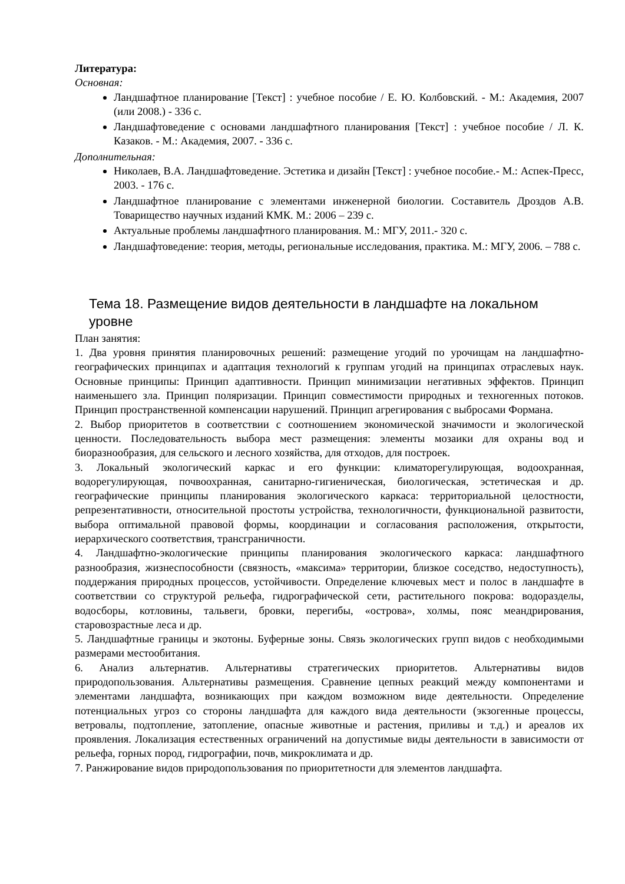Литература:
Основная:
Ландшафтное планирование [Текст] : учебное пособие / Е. Ю. Колбовский. - М.: Академия, 2007 (или 2008.) - 336 с.
Ландшафтоведение с основами ландшафтного планирования [Текст] : учебное пособие / Л. К. Казаков. - М.: Академия, 2007. - 336 с.
Дополнительная:
Николаев, В.А. Ландшафтоведение. Эстетика и дизайн [Текст] : учебное пособие.- М.: Аспек-Пресс, 2003. - 176 с.
Ландшафтное планирование с элементами инженерной биологии. Составитель Дроздов А.В. Товарищество научных изданий КМК. М.: 2006 – 239 с.
Актуальные проблемы ландшафтного планирования. М.: МГУ, 2011.- 320 с.
Ландшафтоведение: теория, методы, региональные исследования, практика. М.: МГУ, 2006. – 788 с.
Тема 18. Размещение видов деятельности в ландшафте на локальном уровне
План занятия:
1. Два уровня принятия планировочных решений: размещение угодий по урочищам на ландшафтно-географических принципах и адаптация технологий к группам угодий на принципах отраслевых наук. Основные принципы: Принцип адаптивности. Принцип минимизации негативных эффектов. Принцип наименьшего зла. Принцип поляризации. Принцип совместимости природных и техногенных потоков. Принцип пространственной компенсации нарушений. Принцип агрегирования с выбросами Формана.
2. Выбор приоритетов в соответствии с соотношением экономической значимости и экологической ценности. Последовательность выбора мест размещения: элементы мозаики для охраны вод и биоразнообразия, для сельского и лесного хозяйства, для отходов, для построек.
3. Локальный экологический каркас и его функции: климаторегулирующая, водоохранная, водорегулирующая, почвоохранная, санитарно-гигиеническая, биологическая, эстетическая и др. географические принципы планирования экологического каркаса: территориальной целостности, репрезентативности, относительной простоты устройства, технологичности, функциональной развитости, выбора оптимальной правовой формы, координации и согласования расположения, открытости, иерархического соответствия, трансграничности.
4. Ландшафтно-экологические принципы планирования экологического каркаса: ландшафтного разнообразия, жизнеспособности (связность, «максима» территории, близкое соседство, недоступность), поддержания природных процессов, устойчивости. Определение ключевых мест и полос в ландшафте в соответствии со структурой рельефа, гидрографической сети, растительного покрова: водоразделы, водосборы, котловины, тальвеги, бровки, перегибы, «острова», холмы, пояс меандрирования, старовозрастные леса и др.
5. Ландшафтные границы и экотоны. Буферные зоны. Связь экологических групп видов с необходимыми размерами местообитания.
6. Анализ альтернатив. Альтернативы стратегических приоритетов. Альтернативы видов природопользования. Альтернативы размещения. Сравнение цепных реакций между компонентами и элементами ландшафта, возникающих при каждом возможном виде деятельности. Определение потенциальных угроз со стороны ландшафта для каждого вида деятельности (экзогенные процессы, ветровалы, подтопление, затопление, опасные животные и растения, приливы и т.д.) и ареалов их проявления. Локализация естественных ограничений на допустимые виды деятельности в зависимости от рельефа, горных пород, гидрографии, почв, микроклимата и др.
7. Ранжирование видов природопользования по приоритетности для элементов ландшафта.